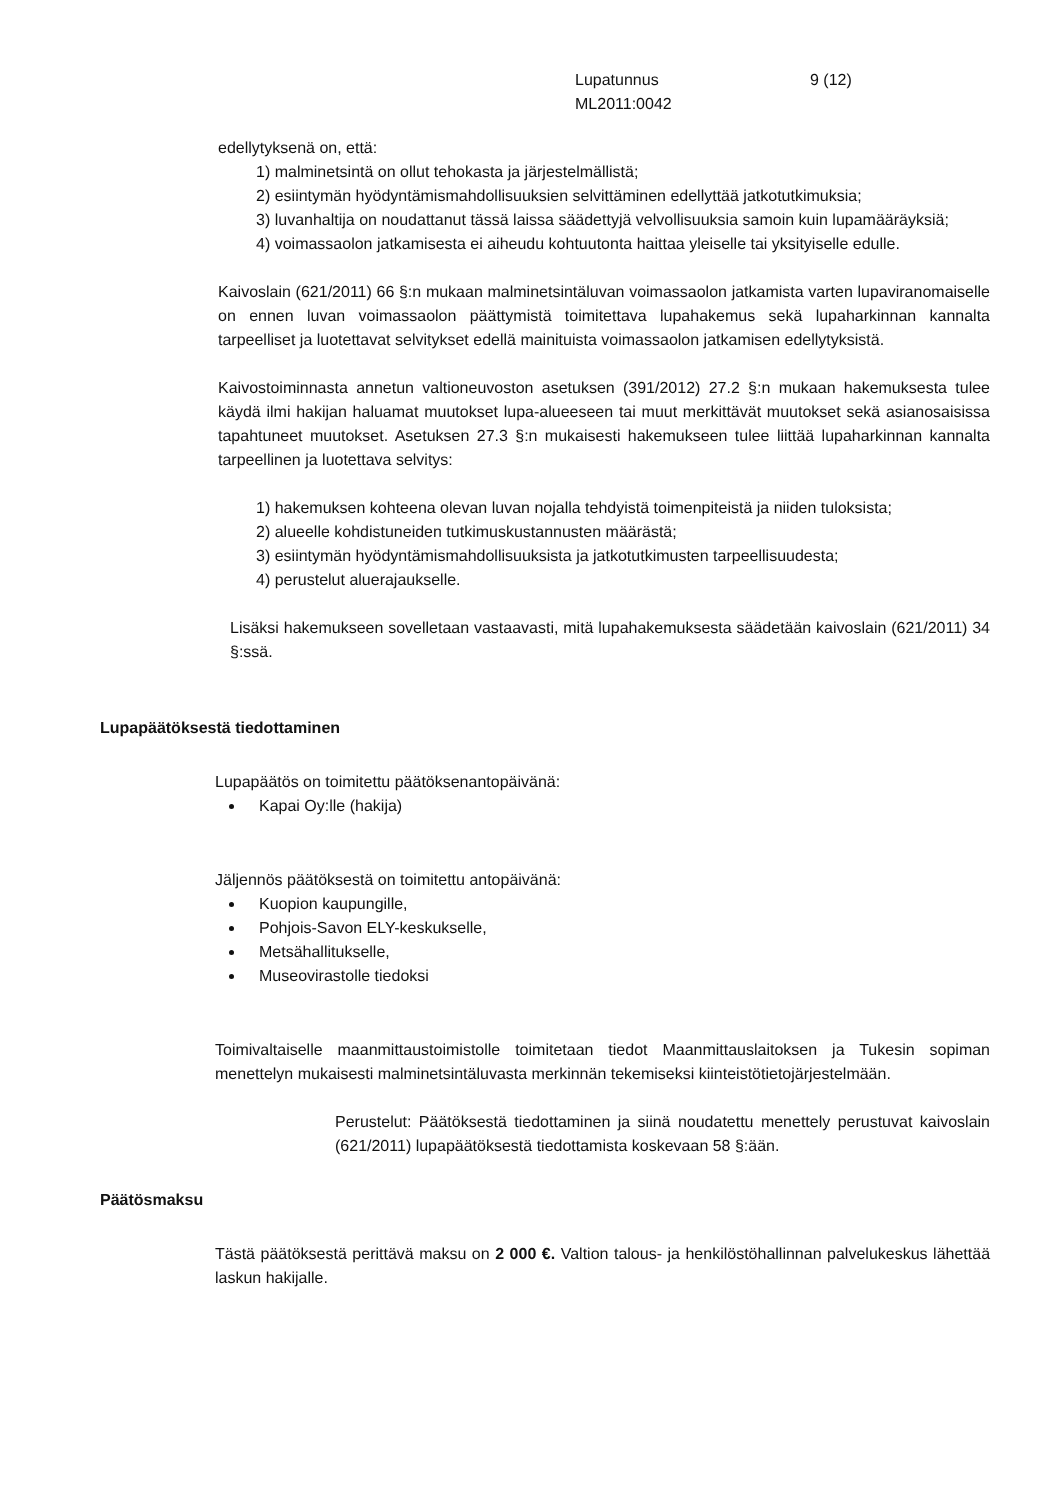Lupatunnus
ML2011:0042
9 (12)
edellytyksenä on, että:
1) malminetsintä on ollut tehokasta ja järjestelmällistä;
2) esiintymän hyödyntämismahdollisuuksien selvittäminen edellyttää jatkotutkimuksia;
3) luvanhaltija on noudattanut tässä laissa säädettyjä velvollisuuksia samoin kuin lupamääräyksiä;
4) voimassaolon jatkamisesta ei aiheudu kohtuutonta haittaa yleiselle tai yksityiselle edulle.
Kaivoslain (621/2011) 66 §:n mukaan malminetsintäluvan voimassaolon jatkamista varten lupaviranomaiselle on ennen luvan voimassaolon päättymistä toimitettava lupahakemus sekä lupaharkinnan kannalta tarpeelliset ja luotettavat selvitykset edellä mainituista voimassaolon jatkamisen edellytyksistä.
Kaivostoiminnasta annetun valtioneuvoston asetuksen (391/2012) 27.2 §:n mukaan hakemuksesta tulee käydä ilmi hakijan haluamat muutokset lupa-alueeseen tai muut merkittävät muutokset sekä asianosaisissa tapahtuneet muutokset. Asetuksen 27.3 §:n mukaisesti hakemukseen tulee liittää lupaharkinnan kannalta tarpeellinen ja luotettava selvitys:
1) hakemuksen kohteena olevan luvan nojalla tehdyistä toimenpiteistä ja niiden tuloksista;
2) alueelle kohdistuneiden tutkimuskustannusten määrästä;
3) esiintymän hyödyntämismahdollisuuksista ja jatkotutkimusten tarpeellisuudesta;
4) perustelut aluerajaukselle.
Lisäksi hakemukseen sovelletaan vastaavasti, mitä lupahakemuksesta säädetään kaivoslain (621/2011) 34 §:ssä.
Lupapäätöksestä tiedottaminen
Lupapäätös on toimitettu päätöksenantopäivänä:
Kapai Oy:lle (hakija)
Jäljennös päätöksestä on toimitettu antopäivänä:
Kuopion kaupungille,
Pohjois-Savon ELY-keskukselle,
Metsähallitukselle,
Museovirastolle tiedoksi
Toimivaltaiselle maanmittaustoimistolle toimitetaan tiedot Maanmittauslaitoksen ja Tukesin sopiman menettelyn mukaisesti malminetsintäluvasta merkinnän tekemiseksi kiinteistötietojärjestelmään.
Perustelut: Päätöksestä tiedottaminen ja siinä noudatettu menettely perustuvat kaivoslain (621/2011) lupapäätöksestä tiedottamista koskevaan 58 §:ään.
Päätösmaksu
Tästä päätöksestä perittävä maksu on 2 000 €. Valtion talous- ja henkilöstöhallinnan palvelukeskus lähettää laskun hakijalle.